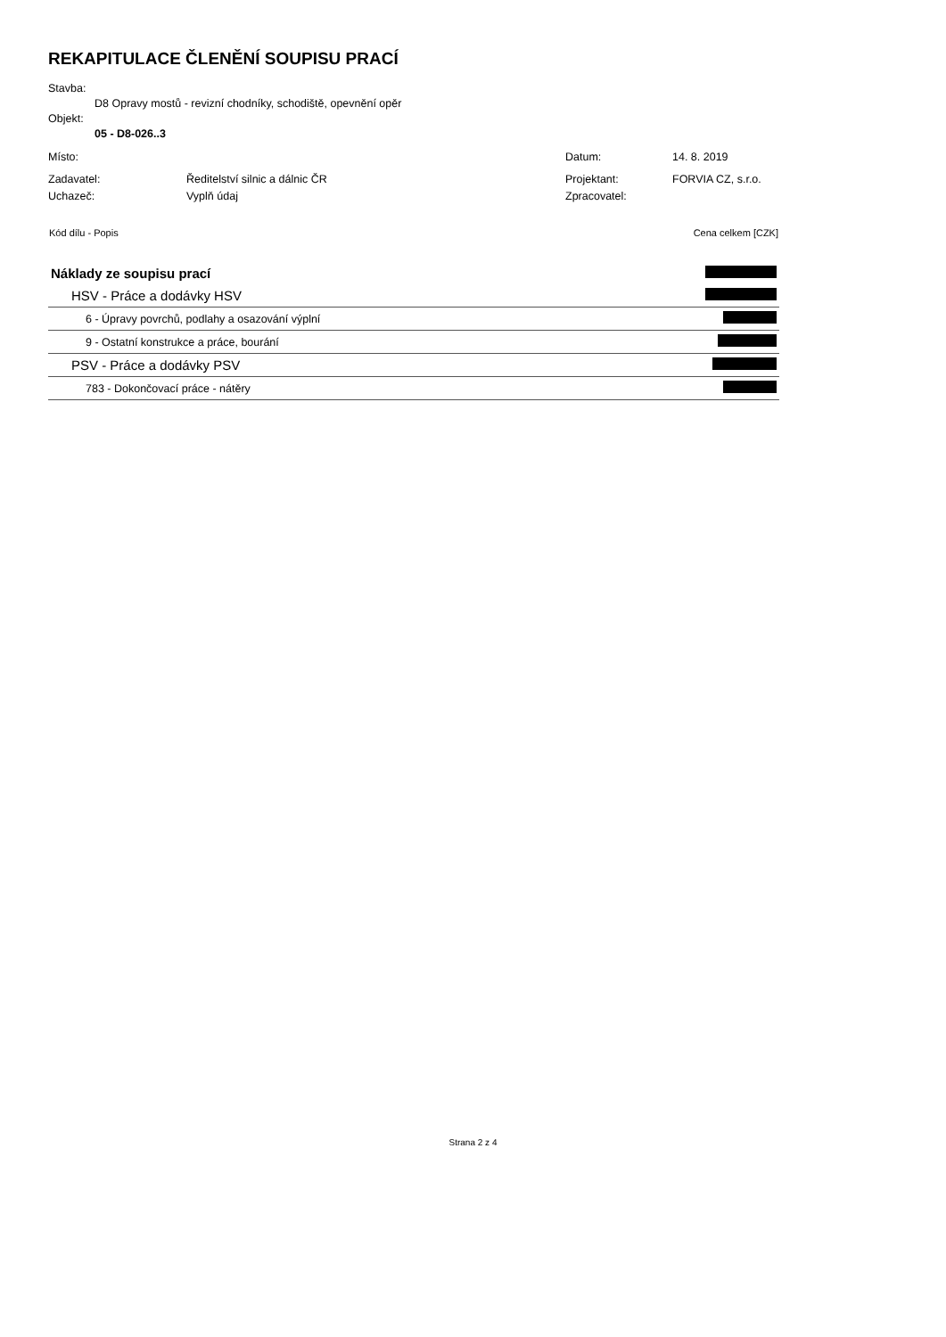REKAPITULACE ČLENĚNÍ SOUPISU PRACÍ
Stavba:
D8 Opravy mostů - revizní chodníky, schodiště, opevnění opěr
Objekt:
05 - D8-026..3
| Místo: | | Datum: | 14. 8. 2019 |
| Zadavatel: | Ředitelství silnic a dálnic ČR | Projektant: | FORVIA CZ, s.r.o. |
| Uchazeč: | Vyplň údaj | Zpracovatel: | |
| Kód dílu - Popis | Cena celkem [CZK] |
| Náklady ze soupisu prací | |
| HSV - Práce a dodávky HSV | |
| 6 - Úpravy povrchů, podlahy a osazování výplní | |
| 9 - Ostatní konstrukce a práce, bourání | |
| PSV - Práce a dodávky PSV | |
| 783 - Dokončovací práce - nátěry | |
Strana 2 z 4